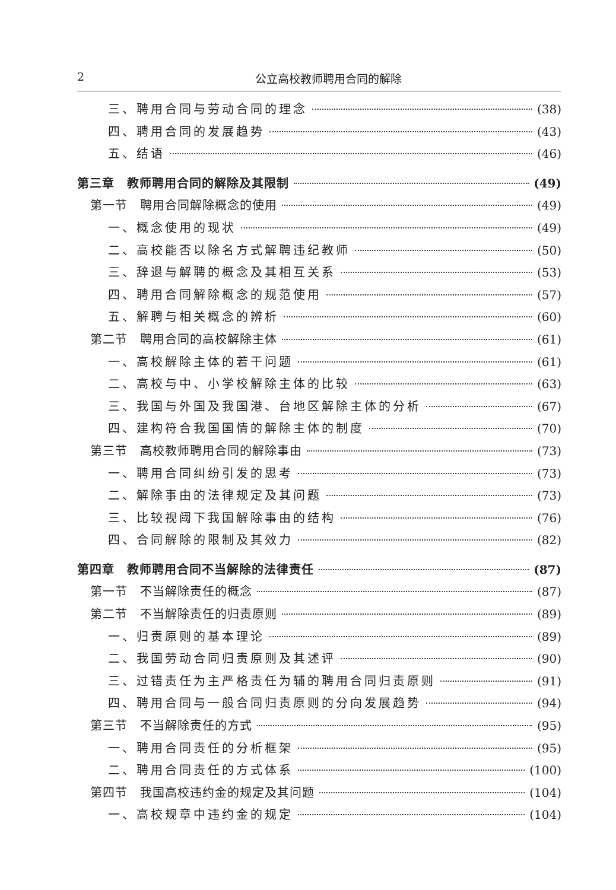2 公立高校教师聘用合同的解除
三、聘用合同与劳动合同的理念 (38)
四、聘用合同的发展趋势 (43)
五、结语 (46)
第三章　教师聘用合同的解除及其限制 (49)
第一节　聘用合同解除概念的使用 (49)
一、概念使用的现状 (49)
二、高校能否以除名方式解聘违纪教师 (50)
三、辞退与解聘的概念及其相互关系 (53)
四、聘用合同解除概念的规范使用 (57)
五、解聘与相关概念的辨析 (60)
第二节　聘用合同的高校解除主体 (61)
一、高校解除主体的若干问题 (61)
二、高校与中、小学校解除主体的比较 (63)
三、我国与外国及我国港、台地区解除主体的分析 (67)
四、建构符合我国国情的解除主体的制度 (70)
第三节　高校教师聘用合同的解除事由 (73)
一、聘用合同纠纷引发的思考 (73)
二、解除事由的法律规定及其问题 (73)
三、比较视阈下我国解除事由的结构 (76)
四、合同解除的限制及其效力 (82)
第四章　教师聘用合同不当解除的法律责任 (87)
第一节　不当解除责任的概念 (87)
第二节　不当解除责任的归责原则 (89)
一、归责原则的基本理论 (89)
二、我国劳动合同归责原则及其述评 (90)
三、过错责任为主严格责任为辅的聘用合同归责原则 (91)
四、聘用合同与一般合同归责原则的分向发展趋势 (94)
第三节　不当解除责任的方式 (95)
一、聘用合同责任的分析框架 (95)
二、聘用合同责任的方式体系 (100)
第四节　我国高校违约金的规定及其问题 (104)
一、高校规章中违约金的规定 (104)